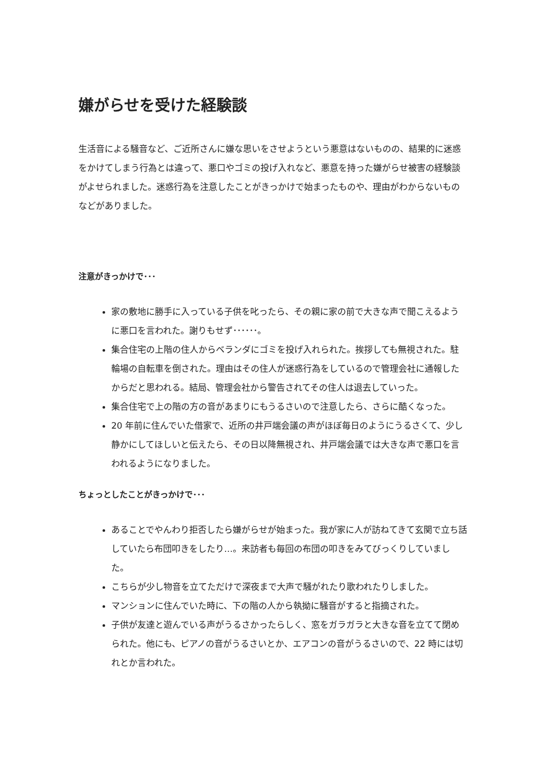嫌がらせを受けた経験談
生活音による騒音など、ご近所さんに嫌な思いをさせようという悪意はないものの、結果的に迷惑をかけてしまう行為とは違って、悪口やゴミの投げ入れなど、悪意を持った嫌がらせ被害の経験談がよせられました。迷惑行為を注意したことがきっかけで始まったものや、理由がわからないものなどがありました。
注意がきっかけで･･･
家の敷地に勝手に入っている子供を叱ったら、その親に家の前で大きな声で聞こえるように悪口を言われた。謝りもせず･･････。
集合住宅の上階の住人からベランダにゴミを投げ入れられた。挨拶しても無視された。駐輪場の自転車を倒された。理由はその住人が迷惑行為をしているので管理会社に通報したからだと思われる。結局、管理会社から警告されてその住人は退去していった。
集合住宅で上の階の方の音があまりにもうるさいので注意したら、さらに酷くなった。
20 年前に住んでいた借家で、近所の井戸端会議の声がほぼ毎日のようにうるさくて、少し静かにしてほしいと伝えたら、その日以降無視され、井戸端会議では大きな声で悪口を言われるようになりました。
ちょっとしたことがきっかけで･･･
あることでやんわり拒否したら嫌がらせが始まった。我が家に人が訪ねてきて玄関で立ち話していたら布団叩きをしたり…。来訪者も毎回の布団の叩きをみてびっくりしていました。
こちらが少し物音を立てただけで深夜まで大声で騒がれたり歌われたりしました。
マンションに住んでいた時に、下の階の人から執拗に騒音がすると指摘された。
子供が友達と遊んでいる声がうるさかったらしく、窓をガラガラと大きな音を立てて閉められた。他にも、ピアノの音がうるさいとか、エアコンの音がうるさいので、22 時には切れとか言われた。